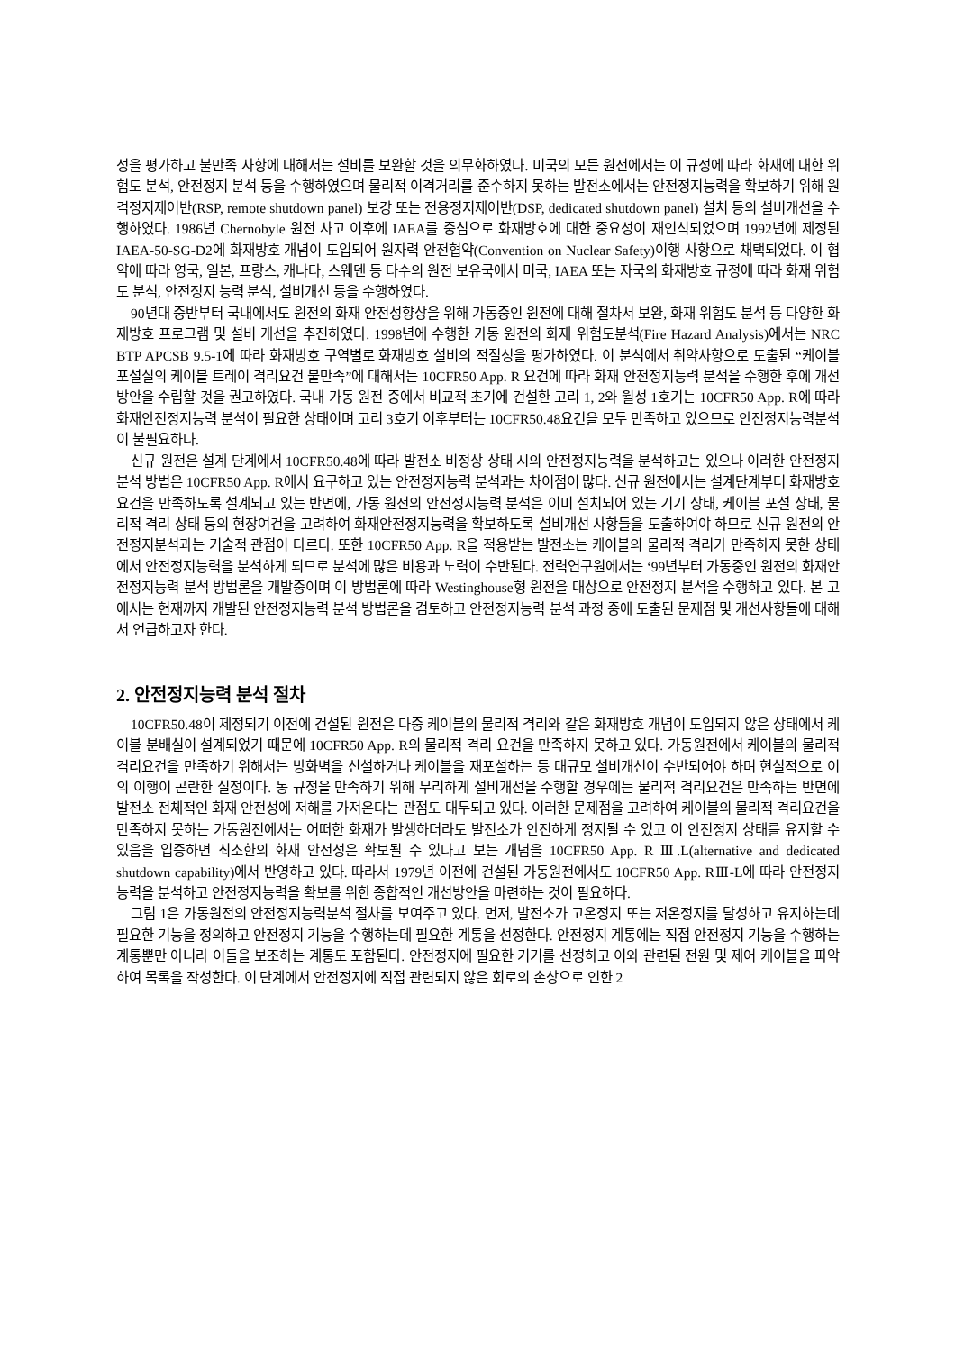성을 평가하고 불만족 사항에 대해서는 설비를 보완할 것을 의무화하였다. 미국의 모든 원전에서는 이 규정에 따라 화재에 대한 위험도 분석, 안전정지 분석 등을 수행하였으며 물리적 이격거리를 준수하지 못하는 발전소에서는 안전정지능력을 확보하기 위해 원격정지제어반(RSP, remote shutdown panel) 보강 또는 전용정지제어반(DSP, dedicated shutdown panel) 설치 등의 설비개선을 수행하였다. 1986년 Chernobyle 원전 사고 이후에 IAEA를 중심으로 화재방호에 대한 중요성이 재인식되었으며 1992년에 제정된 IAEA-50-SG-D2에 화재방호 개념이 도입되어 원자력 안전협약(Convention on Nuclear Safety)이행 사항으로 채택되었다. 이 협약에 따라 영국, 일본, 프랑스, 캐나다, 스웨덴 등 다수의 원전 보유국에서 미국, IAEA 또는 자국의 화재방호 규정에 따라 화재 위험도 분석, 안전정지 능력 분석, 설비개선 등을 수행하였다.
90년대 중반부터 국내에서도 원전의 화재 안전성향상을 위해 가동중인 원전에 대해 절차서 보완, 화재 위험도 분석 등 다양한 화재방호 프로그램 및 설비 개선을 추진하였다. 1998년에 수행한 가동 원전의 화재 위험도분석(Fire Hazard Analysis)에서는 NRC BTP APCSB 9.5-1에 따라 화재방호 구역별로 화재방호 설비의 적절성을 평가하였다. 이 분석에서 취약사항으로 도출된 “케이블 포설실의 케이블 트레이 격리요건 불만족”에 대해서는 10CFR50 App. R 요건에 따라 화재 안전정지능력 분석을 수행한 후에 개선 방안을 수립할 것을 권고하였다. 국내 가동 원전 중에서 비교적 초기에 건설한 고리 1, 2와 월성 1호기는 10CFR50 App. R에 따라 화재안전정지능력 분석이 필요한 상태이며 고리 3호기 이후부터는 10CFR50.48요건을 모두 만족하고 있으므로 안전정지능력분석이 불필요하다.
신규 원전은 설계 단계에서 10CFR50.48에 따라 발전소 비정상 상태 시의 안전정지능력을 분석하고는 있으나 이러한 안전정지분석 방법은 10CFR50 App. R에서 요구하고 있는 안전정지능력 분석과는 차이점이 많다. 신규 원전에서는 설계단계부터 화재방호요건을 만족하도록 설계되고 있는 반면에, 가동 원전의 안전정지능력 분석은 이미 설치되어 있는 기기 상태, 케이블 포설 상태, 물리적 격리 상태 등의 현장여건을 고려하여 화재안전정지능력을 확보하도록 설비개선 사항들을 도출하여야 하므로 신규 원전의 안전정지분석과는 기술적 관점이 다르다. 또한 10CFR50 App. R을 적용받는 발전소는 케이블의 물리적 격리가 만족하지 못한 상태에서 안전정지능력을 분석하게 되므로 분석에 많은 비용과 노력이 수반된다. 전력연구원에서는 ‘99년부터 가동중인 원전의 화재안전정지능력 분석 방법론을 개발중이며 이 방법론에 따라 Westinghouse형 원전을 대상으로 안전정지 분석을 수행하고 있다. 본 고에서는 현재까지 개발된 안전정지능력 분석 방법론을 검토하고 안전정지능력 분석 과정 중에 도출된 문제점 및 개선사항들에 대해서 언급하고자 한다.
2. 안전정지능력 분석 절차
10CFR50.48이 제정되기 이전에 건설된 원전은 다중 케이블의 물리적 격리와 같은 화재방호 개념이 도입되지 않은 상태에서 케이블 분배실이 설계되었기 때문에 10CFR50 App. R의 물리적 격리 요건을 만족하지 못하고 있다. 가동원전에서 케이블의 물리적 격리요건을 만족하기 위해서는 방화벽을 신설하거나 케이블을 재포설하는 등 대규모 설비개선이 수반되어야 하며 현실적으로 이의 이행이 곤란한 실정이다. 동 규정을 만족하기 위해 무리하게 설비개선을 수행할 경우에는 물리적 격리요건은 만족하는 반면에 발전소 전체적인 화재 안전성에 저해를 가져온다는 관점도 대두되고 있다. 이러한 문제점을 고려하여 케이블의 물리적 격리요건을 만족하지 못하는 가동원전에서는 어떠한 화재가 발생하더라도 발전소가 안전하게 정지될 수 있고 이 안전정지 상태를 유지할 수 있음을 입증하면 최소한의 화재 안전성은 확보될 수 있다고 보는 개념을 10CFR50 App. R Ⅲ.L(alternative and dedicated shutdown capability)에서 반영하고 있다. 따라서 1979년 이전에 건설된 가동원전에서도 10CFR50 App. RⅢ-L에 따라 안전정지능력을 분석하고 안전정지능력을 확보를 위한 종합적인 개선방안을 마련하는 것이 필요하다.
그림 1은 가동원전의 안전정지능력분석 절차를 보여주고 있다. 먼저, 발전소가 고온정지 또는 저온정지를 달성하고 유지하는데 필요한 기능을 정의하고 안전정지 기능을 수행하는데 필요한 계통을 선정한다. 안전정지 계통에는 직접 안전정지 기능을 수행하는 계통뿐만 아니라 이들을 보조하는 계통도 포함된다. 안전정지에 필요한 기기를 선정하고 이와 관련된 전원 및 제어 케이블을 파악하여 목록을 작성한다. 이 단계에서 안전정지에 직접 관련되지 않은 회로의 손상으로 인한 2